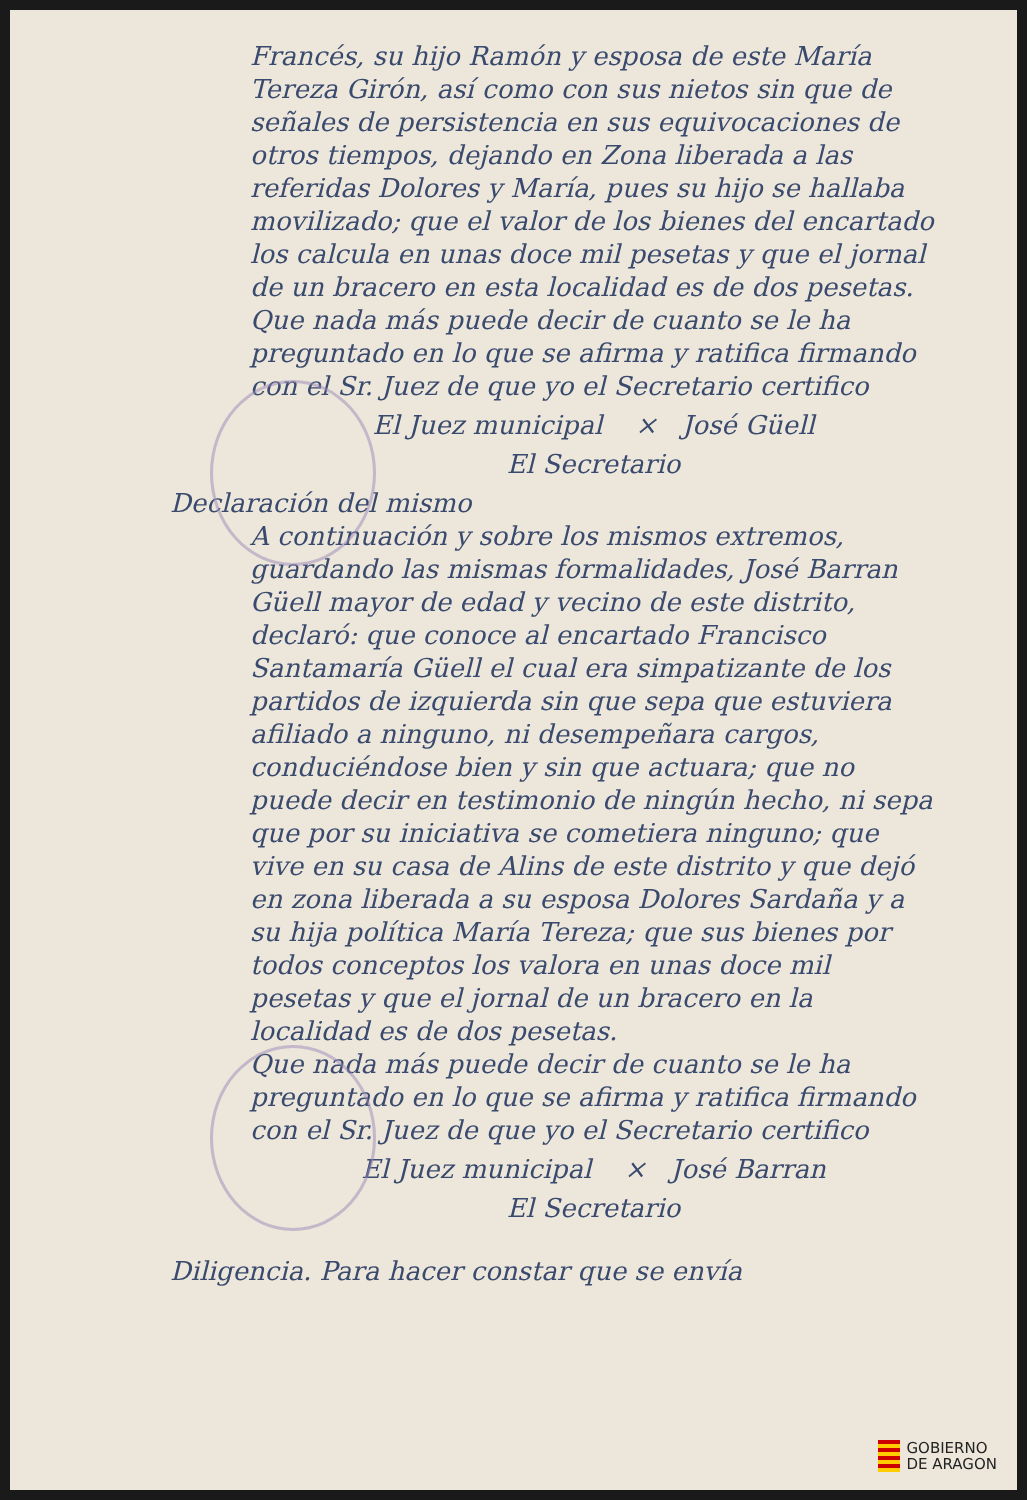Francés, su hijo Ramón y esposa de este María Tereza Girón, así como con sus nietos sin que de señales de persistencia en sus equivocaciones de otros tiempos, dejando en Zona liberada a las referidas Dolores y María, pues su hijo se hallaba movilizado; que el valor de los bienes del encartado los calcula en unas doce mil pesetas y que el jornal de un bracero en esta localidad es de dos pesetas. Que nada más puede decir de cuanto se le ha preguntado en lo que se afirma y ratifica firmando con el Sr. Juez de que yo el Secretario certifico
El Juez municipal × José Güell
El Secretario
Declaración del mismo
A continuación y sobre los mismos extremos, guardando las mismas formalidades, José Barran Güell mayor de edad y vecino de este distrito, declaró: que conoce al encartado Francisco Santamaría Güell el cual era simpatizante de los partidos de izquierda sin que sepa que estuviera afiliado a ninguno, ni desempeñara cargos, conduciéndose bien y sin que actuara; que no puede decir en testimonio de ningún hecho, ni sepa que por su iniciativa se cometiera ninguno; que vive en su casa de Alins de este distrito y que dejó en zona liberada a su esposa Dolores Sardaña y a su hija política María Tereza; que sus bienes por todos conceptos los valora en unas doce mil pesetas y que el jornal de un bracero en la localidad es de dos pesetas.
Que nada más puede decir de cuanto se le ha preguntado en lo que se afirma y ratifica firmando con el Sr. Juez de que yo el Secretario certifico
El Juez municipal × José Barran
El Secretario
Diligencia. Para hacer constar que se envía
GOBIERNO
DE ARAGON